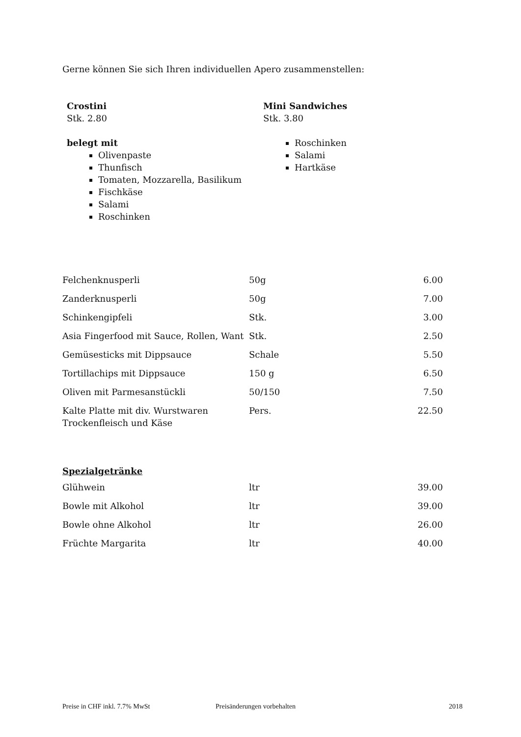Gerne können Sie sich Ihren individuellen Apero zusammenstellen:
Crostini
Stk. 2.80
belegt mit
Olivenpaste
Thunfisch
Tomaten, Mozzarella, Basilikum
Fischkäse
Salami
Roschinken
Mini Sandwiches
Stk. 3.80
Roschinken
Salami
Hartkäse
| Felchenknusperli | 50g | 6.00 |
| Zanderknusperli | 50g | 7.00 |
| Schinkengipfeli | Stk. | 3.00 |
| Asia Fingerfood mit Sauce, Rollen, Want | Stk. | 2.50 |
| Gemüsesticks mit Dippsauce | Schale | 5.50 |
| Tortillachips mit Dippsauce | 150 g | 6.50 |
| Oliven mit Parmesanstückli | 50/150 | 7.50 |
| Kalte Platte mit div. Wurstwaren Trockenfleisch und Käse | Pers. | 22.50 |
Spezialgetränke
| Glühwein | ltr | 39.00 |
| Bowle mit Alkohol | ltr | 39.00 |
| Bowle ohne Alkohol | ltr | 26.00 |
| Früchte Margarita | ltr | 40.00 |
Preise in CHF inkl. 7.7% MwSt Preisänderungen vorbehalten 2018